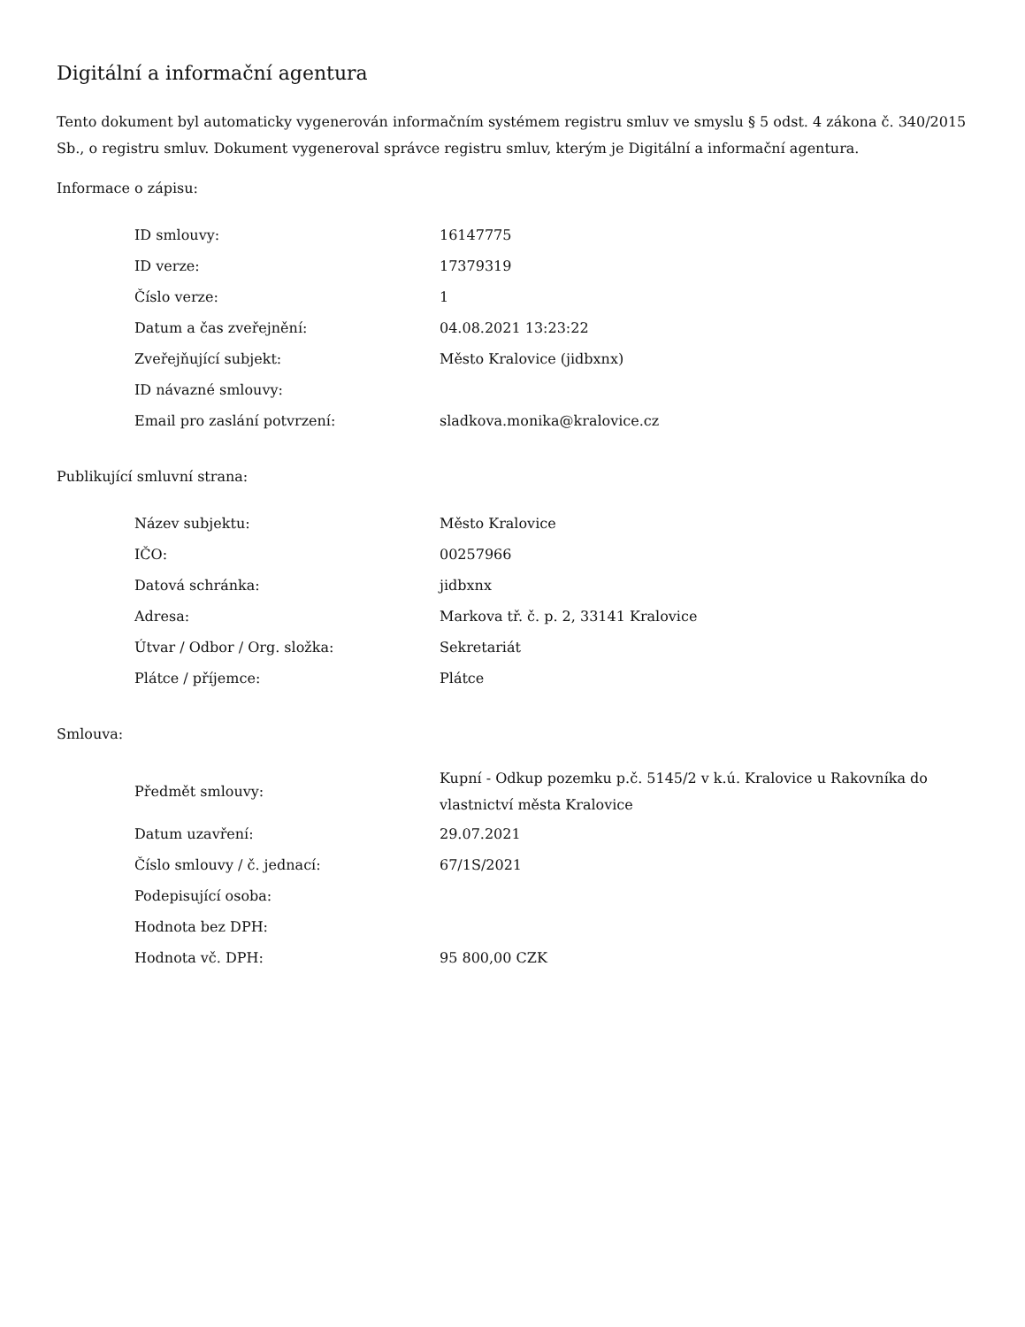Digitální a informační agentura
Tento dokument byl automaticky vygenerován informačním systémem registru smluv ve smyslu § 5 odst. 4 zákona č. 340/2015 Sb., o registru smluv. Dokument vygeneroval správce registru smluv, kterým je Digitální a informační agentura.
Informace o zápisu:
| ID smlouvy: | 16147775 |
| ID verze: | 17379319 |
| Číslo verze: | 1 |
| Datum a čas zveřejnění: | 04.08.2021 13:23:22 |
| Zveřejňující subjekt: | Město Kralovice (jidbxnx) |
| ID návazné smlouvy: | |
| Email pro zaslání potvrzení: | sladkova.monika@kralovice.cz |
Publikující smluvní strana:
| Název subjektu: | Město Kralovice |
| IČO: | 00257966 |
| Datová schránka: | jidbxnx |
| Adresa: | Markova tř. č. p. 2, 33141 Kralovice |
| Útvar / Odbor / Org. složka: | Sekretariát |
| Plátce / příjemce: | Plátce |
Smlouva:
| Předmět smlouvy: | Kupní - Odkup pozemku p.č. 5145/2 v k.ú. Kralovice u Rakovníka do vlastnictví města Kralovice |
| Datum uzavření: | 29.07.2021 |
| Číslo smlouvy / č. jednací: | 67/1S/2021 |
| Podepisující osoba: | |
| Hodnota bez DPH: | |
| Hodnota vč. DPH: | 95 800,00 CZK |